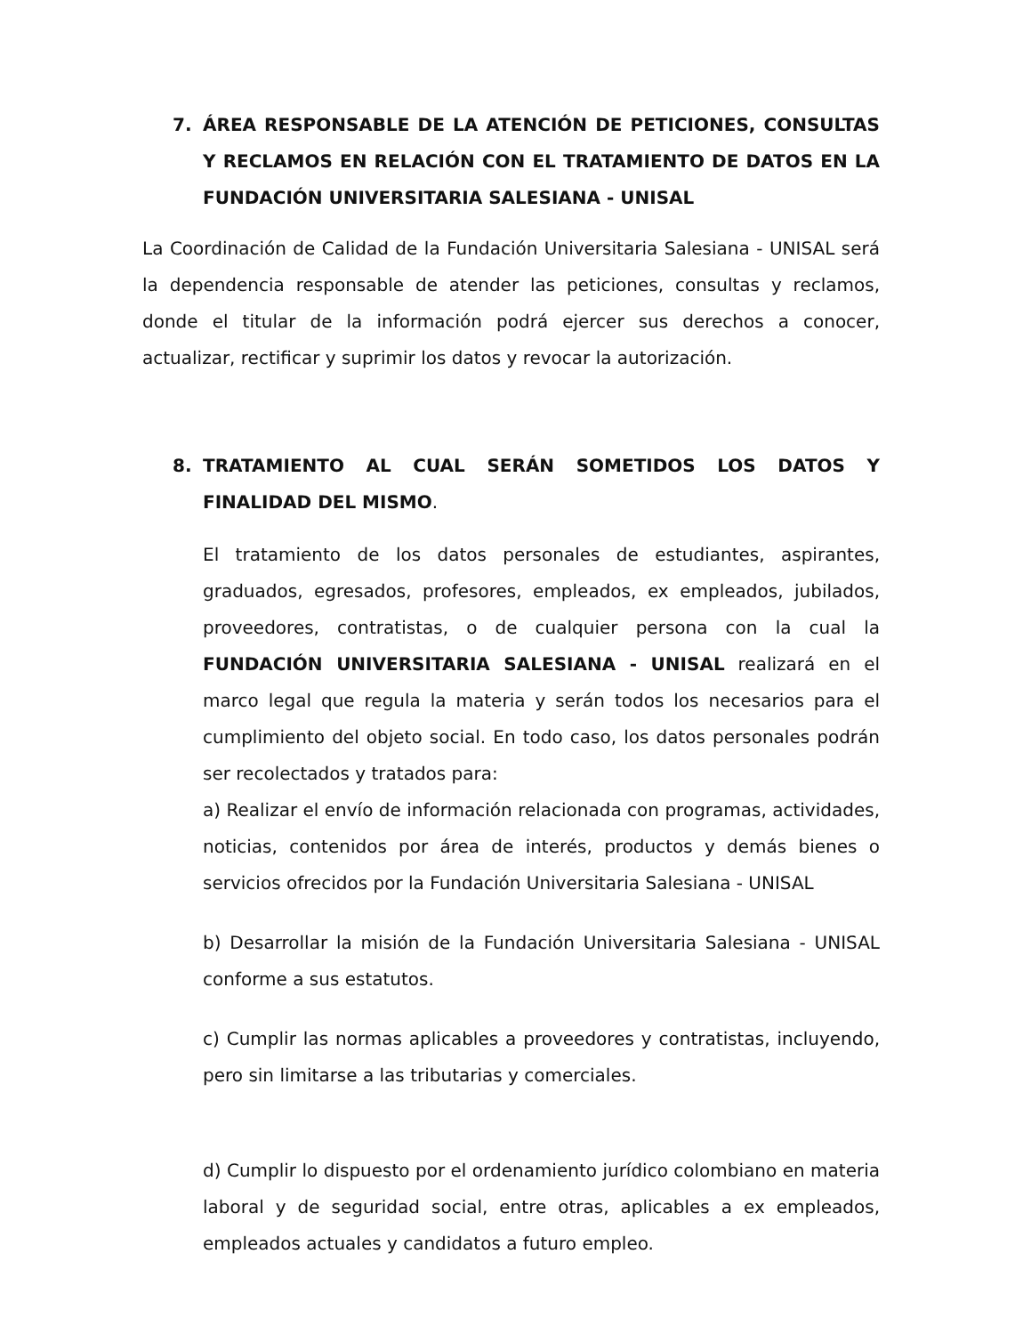7. ÁREA RESPONSABLE DE LA ATENCIÓN DE PETICIONES, CONSULTAS Y RECLAMOS EN RELACIÓN CON EL TRATAMIENTO DE DATOS EN LA FUNDACIÓN UNIVERSITARIA SALESIANA - UNISAL
La Coordinación de Calidad de la Fundación Universitaria Salesiana - UNISAL será la dependencia responsable de atender las peticiones, consultas y reclamos, donde el titular de la información podrá ejercer sus derechos a conocer, actualizar, rectificar y suprimir los datos y revocar la autorización.
8. TRATAMIENTO AL CUAL SERÁN SOMETIDOS LOS DATOS Y FINALIDAD DEL MISMO.
El tratamiento de los datos personales de estudiantes, aspirantes, graduados, egresados, profesores, empleados, ex empleados, jubilados, proveedores, contratistas, o de cualquier persona con la cual la FUNDACIÓN UNIVERSITARIA SALESIANA - UNISAL realizará en el marco legal que regula la materia y serán todos los necesarios para el cumplimiento del objeto social. En todo caso, los datos personales podrán ser recolectados y tratados para:
a) Realizar el envío de información relacionada con programas, actividades, noticias, contenidos por área de interés, productos y demás bienes o servicios ofrecidos por la Fundación Universitaria Salesiana - UNISAL
b) Desarrollar la misión de la Fundación Universitaria Salesiana - UNISAL conforme a sus estatutos.
c) Cumplir las normas aplicables a proveedores y contratistas, incluyendo, pero sin limitarse a las tributarias y comerciales.
d) Cumplir lo dispuesto por el ordenamiento jurídico colombiano en materia laboral y de seguridad social, entre otras, aplicables a ex empleados, empleados actuales y candidatos a futuro empleo.